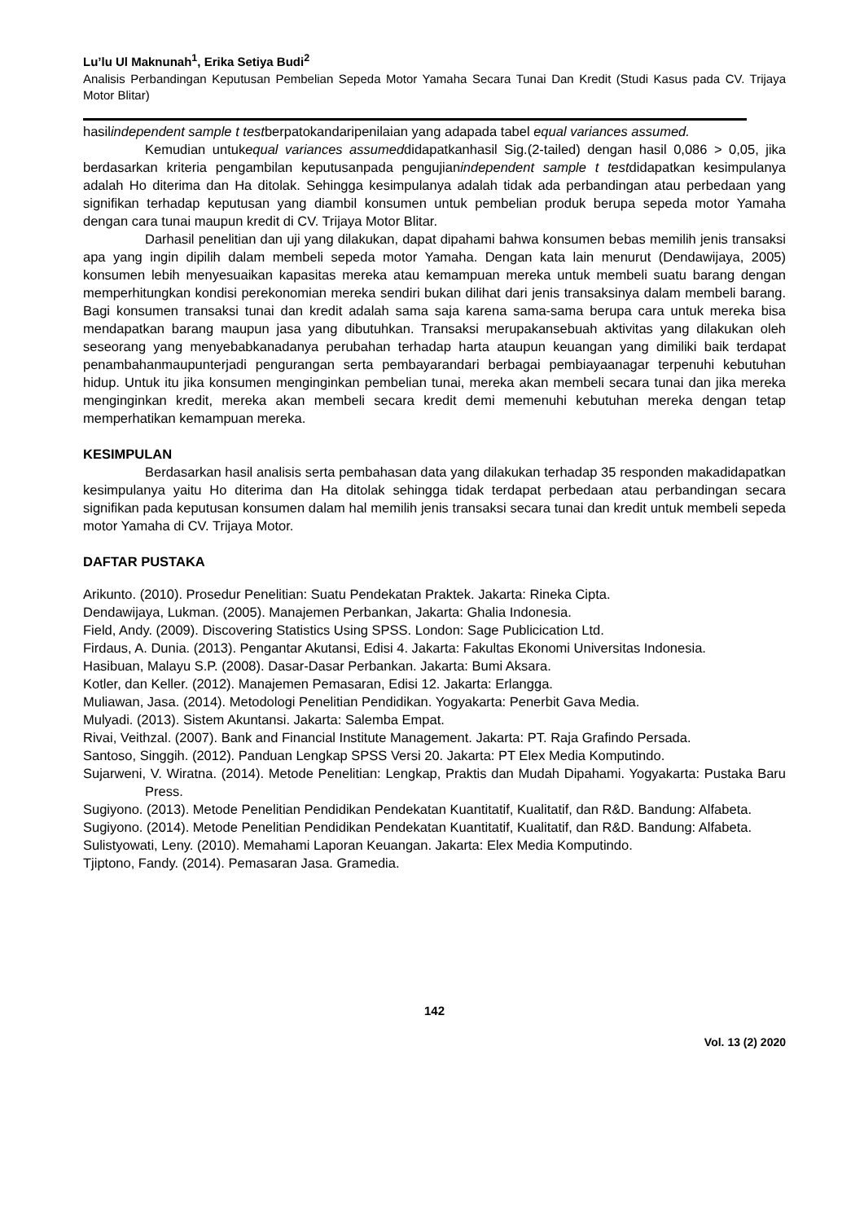Lu’lu Ul Maknunah<sup>1</sup>, Erika Setiya Budi<sup>2</sup>
Analisis Perbandingan Keputusan Pembelian Sepeda Motor Yamaha Secara Tunai Dan Kredit (Studi Kasus pada CV. Trijaya Motor Blitar)
hasilindependent sample t testberpatokandaripenilaian yang adapada tabel equal variances assumed.
Kemudian untukequal variances assumeddidapatkanhasil Sig.(2-tailed) dengan hasil 0,086 > 0,05, jika berdasarkan kriteria pengambilan keputusanpada pengujianindependent sample t testdidapatkan kesimpulanya adalah Ho diterima dan Ha ditolak. Sehingga kesimpulanya adalah tidak ada perbandingan atau perbedaan yang signifikan terhadap keputusan yang diambil konsumen untuk pembelian produk berupa sepeda motor Yamaha dengan cara tunai maupun kredit di CV. Trijaya Motor Blitar.
Darhasil penelitian dan uji yang dilakukan, dapat dipahami bahwa konsumen bebas memilih jenis transaksi apa yang ingin dipilih dalam membeli sepeda motor Yamaha. Dengan kata lain menurut (Dendawijaya, 2005) konsumen lebih menyesuaikan kapasitas mereka atau kemampuan mereka untuk membeli suatu barang dengan memperhitungkan kondisi perekonomian mereka sendiri bukan dilihat dari jenis transaksinya dalam membeli barang. Bagi konsumen transaksi tunai dan kredit adalah sama saja karena sama-sama berupa cara untuk mereka bisa mendapatkan barang maupun jasa yang dibutuhkan. Transaksi merupakansebuah aktivitas yang dilakukan oleh seseorang yang menyebabkanadanya perubahan terhadap harta ataupun keuangan yang dimiliki baik terdapat penambahanmaupunterjadi pengurangan serta pembayarandari berbagai pembiayaanagar terpenuhi kebutuhan hidup. Untuk itu jika konsumen menginginkan pembelian tunai, mereka akan membeli secara tunai dan jika mereka menginginkan kredit, mereka akan membeli secara kredit demi memenuhi kebutuhan mereka dengan tetap memperhatikan kemampuan mereka.
KESIMPULAN
Berdasarkan hasil analisis serta pembahasan data yang dilakukan terhadap 35 responden makadidapatkan kesimpulanya yaitu Ho diterima dan Ha ditolak sehingga tidak terdapat perbedaan atau perbandingan secara signifikan pada keputusan konsumen dalam hal memilih jenis transaksi secara tunai dan kredit untuk membeli sepeda motor Yamaha di CV. Trijaya Motor.
DAFTAR PUSTAKA
Arikunto. (2010). Prosedur Penelitian: Suatu Pendekatan Praktek. Jakarta: Rineka Cipta.
Dendawijaya, Lukman. (2005). Manajemen Perbankan, Jakarta: Ghalia Indonesia.
Field, Andy. (2009). Discovering Statistics Using SPSS. London: Sage Publicication Ltd.
Firdaus, A. Dunia. (2013). Pengantar Akutansi, Edisi 4. Jakarta: Fakultas Ekonomi Universitas Indonesia.
Hasibuan, Malayu S.P. (2008). Dasar-Dasar Perbankan. Jakarta: Bumi Aksara.
Kotler, dan Keller. (2012). Manajemen Pemasaran, Edisi 12. Jakarta: Erlangga.
Muliawan, Jasa. (2014). Metodologi Penelitian Pendidikan. Yogyakarta: Penerbit Gava Media.
Mulyadi. (2013). Sistem Akuntansi. Jakarta: Salemba Empat.
Rivai, Veithzal. (2007). Bank and Financial Institute Management. Jakarta: PT. Raja Grafindo Persada.
Santoso, Singgih. (2012). Panduan Lengkap SPSS Versi 20. Jakarta: PT Elex Media Komputindo.
Sujarweni, V. Wiratna. (2014). Metode Penelitian: Lengkap, Praktis dan Mudah Dipahami. Yogyakarta: Pustaka Baru Press.
Sugiyono. (2013). Metode Penelitian Pendidikan Pendekatan Kuantitatif, Kualitatif, dan R&D. Bandung: Alfabeta.
Sugiyono. (2014). Metode Penelitian Pendidikan Pendekatan Kuantitatif, Kualitatif, dan R&D. Bandung: Alfabeta.
Sulistyowati, Leny. (2010). Memahami Laporan Keuangan. Jakarta: Elex Media Komputindo.
Tjiptono, Fandy. (2014). Pemasaran Jasa. Gramedia.
142
Vol. 13 (2) 2020